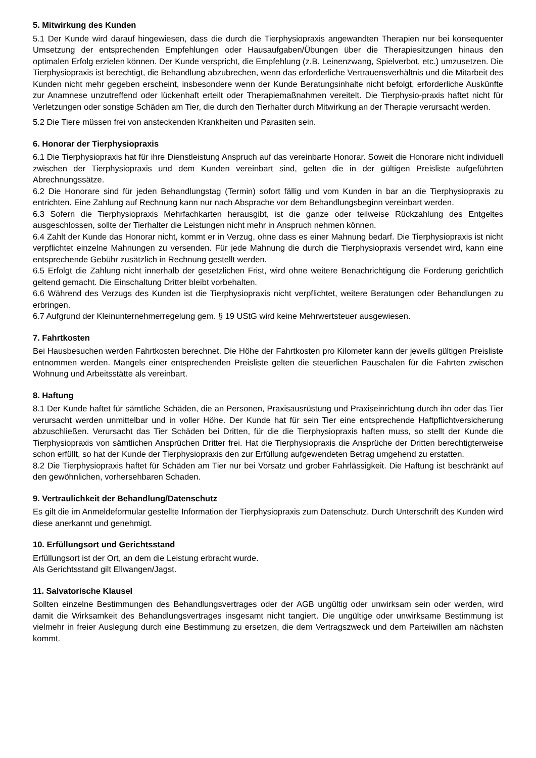5. Mitwirkung des Kunden
5.1 Der Kunde wird darauf hingewiesen, dass die durch die Tierphysiopraxis angewandten Therapien nur bei konsequenter Umsetzung der entsprechenden Empfehlungen oder Hausaufgaben/Übungen über die Therapiesitzungen hinaus den optimalen Erfolg erzielen können. Der Kunde verspricht, die Empfehlung (z.B. Leinenzwang, Spielverbot, etc.) umzusetzen. Die Tierphysiopraxis ist berechtigt, die Behandlung abzubrechen, wenn das erforderliche Vertrauensverhältnis und die Mitarbeit des Kunden nicht mehr gegeben erscheint, insbesondere wenn der Kunde Beratungsinhalte nicht befolgt, erforderliche Auskünfte zur Anamnese unzutreffend oder lückenhaft erteilt oder Therapiemaßnahmen vereitelt. Die Tierphysio-praxis haftet nicht für Verletzungen oder sonstige Schäden am Tier, die durch den Tierhalter durch Mitwirkung an der Therapie verursacht werden.
5.2 Die Tiere müssen frei von ansteckenden Krankheiten und Parasiten sein.
6. Honorar der Tierphysiopraxis
6.1 Die Tierphysiopraxis hat für ihre Dienstleistung Anspruch auf das vereinbarte Honorar. Soweit die Honorare nicht individuell zwischen der Tierphysiopraxis und dem Kunden vereinbart sind, gelten die in der gültigen Preisliste aufgeführten Abrechnungssätze.
6.2 Die Honorare sind für jeden Behandlungstag (Termin) sofort fällig und vom Kunden in bar an die Tierphysiopraxis zu entrichten. Eine Zahlung auf Rechnung kann nur nach Absprache vor dem Behandlungsbeginn vereinbart werden.
6.3 Sofern die Tierphysiopraxis Mehrfachkarten herausgibt, ist die ganze oder teilweise Rückzahlung des Entgeltes ausgeschlossen, sollte der Tierhalter die Leistungen nicht mehr in Anspruch nehmen können.
6.4 Zahlt der Kunde das Honorar nicht, kommt er in Verzug, ohne dass es einer Mahnung bedarf. Die Tierphysiopraxis ist nicht verpflichtet einzelne Mahnungen zu versenden. Für jede Mahnung die durch die Tierphysiopraxis versendet wird, kann eine entsprechende Gebühr zusätzlich in Rechnung gestellt werden.
6.5 Erfolgt die Zahlung nicht innerhalb der gesetzlichen Frist, wird ohne weitere Benachrichtigung die Forderung gerichtlich geltend gemacht. Die Einschaltung Dritter bleibt vorbehalten.
6.6 Während des Verzugs des Kunden ist die Tierphysiopraxis nicht verpflichtet, weitere Beratungen oder Behandlungen zu erbringen.
6.7 Aufgrund der Kleinunternehmerregelung gem. § 19 UStG wird keine Mehrwertsteuer ausgewiesen.
7. Fahrtkosten
Bei Hausbesuchen werden Fahrtkosten berechnet. Die Höhe der Fahrtkosten pro Kilometer kann der jeweils gültigen Preisliste entnommen werden. Mangels einer entsprechenden Preisliste gelten die steuerlichen Pauschalen für die Fahrten zwischen Wohnung und Arbeitsstätte als vereinbart.
8. Haftung
8.1 Der Kunde haftet für sämtliche Schäden, die an Personen, Praxisausrüstung und Praxiseinrichtung durch ihn oder das Tier verursacht werden unmittelbar und in voller Höhe. Der Kunde hat für sein Tier eine entsprechende Haftpflichtversicherung abzuschließen. Verursacht das Tier Schäden bei Dritten, für die die Tierphysiopraxis haften muss, so stellt der Kunde die Tierphysiopraxis von sämtlichen Ansprüchen Dritter frei. Hat die Tierphysiopraxis die Ansprüche der Dritten berechtigterweise schon erfüllt, so hat der Kunde der Tierphysiopraxis den zur Erfüllung aufgewendeten Betrag umgehend zu erstatten.
8.2 Die Tierphysiopraxis haftet für Schäden am Tier nur bei Vorsatz und grober Fahrlässigkeit. Die Haftung ist beschränkt auf den gewöhnlichen, vorhersehbaren Schaden.
9. Vertraulichkeit der Behandlung/Datenschutz
Es gilt die im Anmeldeformular gestellte Information der Tierphysiopraxis zum Datenschutz. Durch Unterschrift des Kunden wird diese anerkannt und genehmigt.
10. Erfüllungsort und Gerichtsstand
Erfüllungsort ist der Ort, an dem die Leistung erbracht wurde.
Als Gerichtsstand gilt Ellwangen/Jagst.
11. Salvatorische Klausel
Sollten einzelne Bestimmungen des Behandlungsvertrages oder der AGB ungültig oder unwirksam sein oder werden, wird damit die Wirksamkeit des Behandlungsvertrages insgesamt nicht tangiert. Die ungültige oder unwirksame Bestimmung ist vielmehr in freier Auslegung durch eine Bestimmung zu ersetzen, die dem Vertragszweck und dem Parteiwillen am nächsten kommt.